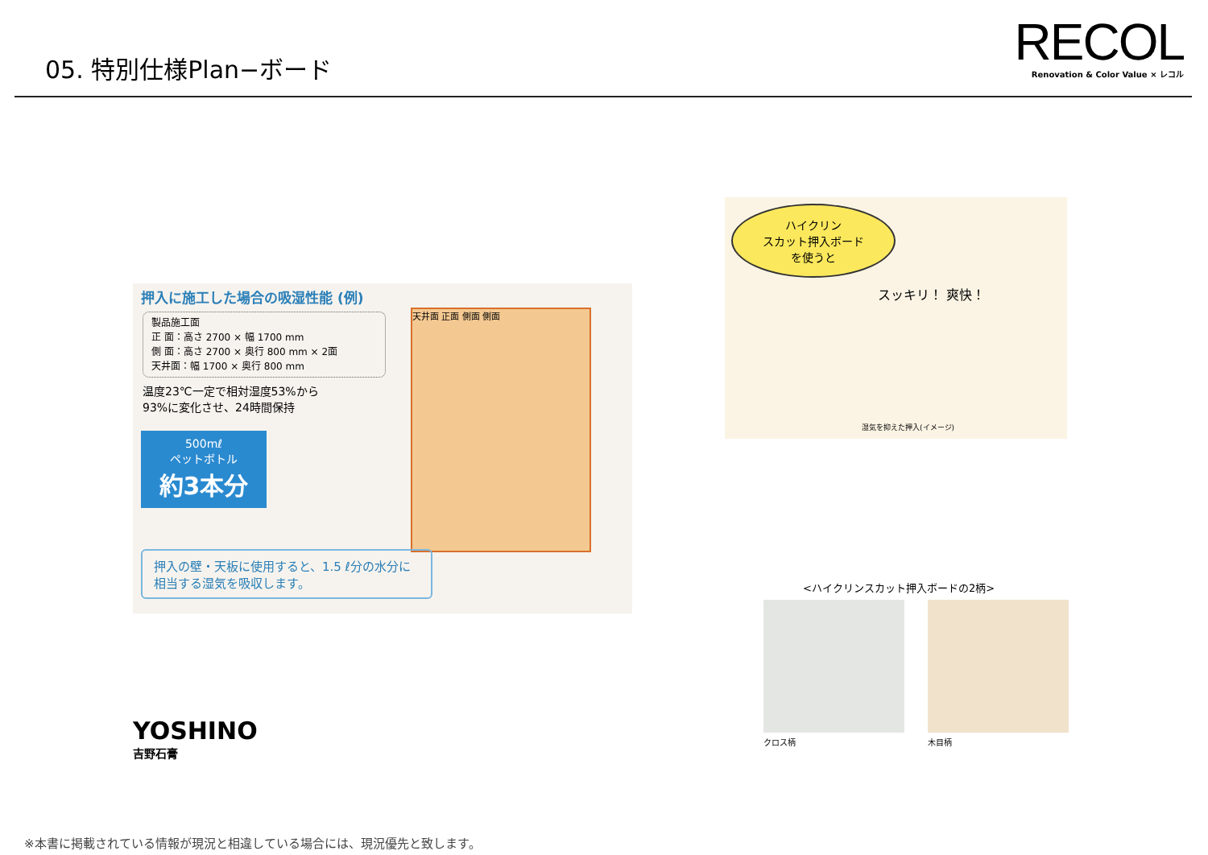05. 特別仕様Plan−ボード
RECOL
Renovation & Color Value × レコル
押入に施工した場合の吸湿性能 (例)
製品施工面
正 面：高さ 2700 × 幅 1700 mm
側 面：高さ 2700 × 奥行 800 mm × 2面
天井面：幅 1700 × 奥行 800 mm
温度23℃一定で相対湿度53%から
93%に変化させ、24時間保持
500mℓ
ペットボトル
約3本分
天井面 正面 側面 側面
押入の壁・天板に使用すると、1.5 ℓ分の水分に相当する湿気を吸収します。
ハイクリン
スカット押入ボード
を使うと
スッキリ！ 爽快！
湿気を抑えた押入(イメージ)
<ハイクリンスカット押入ボードの2柄>
クロス柄 木目柄
YOSHINO
吉野石膏
※本書に掲載されている情報が現況と相違している場合には、現況優先と致します。